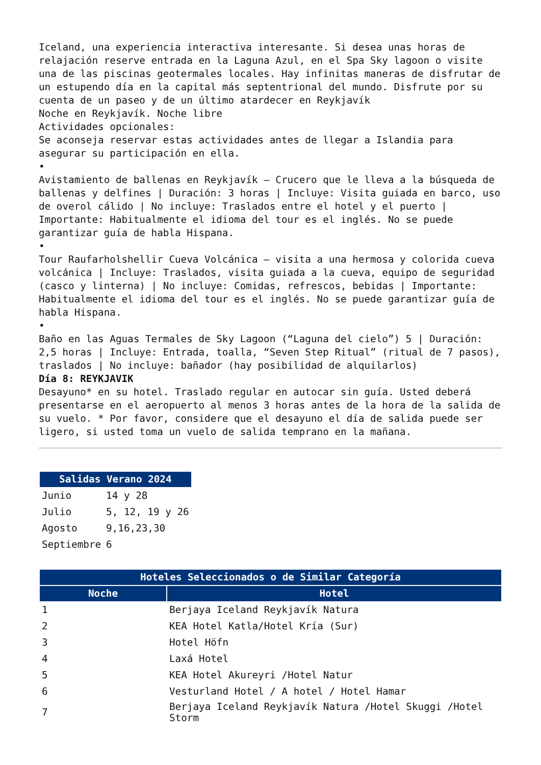Iceland, una experiencia interactiva interesante. Si desea unas horas de relajación reserve entrada en la Laguna Azul, en el Spa Sky lagoon o visite una de las piscinas geotermales locales. Hay infinitas maneras de disfrutar de un estupendo día en la capital más septentrional del mundo. Disfrute por su cuenta de un paseo y de un último atardecer en Reykjavík
Noche en Reykjavík. Noche libre
Actividades opcionales:
Se aconseja reservar estas actividades antes de llegar a Islandia para asegurar su participación en ella.
•
Avistamiento de ballenas en Reykjavík – Crucero que le lleva a la búsqueda de ballenas y delfines | Duración: 3 horas | Incluye: Visita guiada en barco, uso de overol cálido | No incluye: Traslados entre el hotel y el puerto | Importante: Habitualmente el idioma del tour es el inglés. No se puede garantizar guía de habla Hispana.
•
Tour Raufarholshellir Cueva Volcánica – visita a una hermosa y colorida cueva volcánica | Incluye: Traslados, visita guiada a la cueva, equipo de seguridad (casco y linterna) | No incluye: Comidas, refrescos, bebidas | Importante: Habitualmente el idioma del tour es el inglés. No se puede garantizar guía de habla Hispana.
•
Baño en las Aguas Termales de Sky Lagoon (“Laguna del cielo”) 5 | Duración: 2,5 horas | Incluye: Entrada, toalla, “Seven Step Ritual” (ritual de 7 pasos), traslados | No incluye: bañador (hay posibilidad de alquilarlos)
Día 8: REYKJAVIK
Desayuno* en su hotel. Traslado regular en autocar sin guía. Usted deberá presentarse en el aeropuerto al menos 3 horas antes de la hora de la salida de su vuelo. * Por favor, considere que el desayuno el día de salida puede ser ligero, si usted toma un vuelo de salida temprano en la mañana.
| Salidas Verano 2024 | |
| --- | --- |
| Junio | 14 y 28 |
| Julio | 5, 12, 19 y 26 |
| Agosto | 9,16,23,30 |
| Septiembre | 6 |
| Hoteles Seleccionados o de Similar Categoría | |
| --- | --- |
| Noche | Hotel |
| 1 | Berjaya Iceland Reykjavík Natura |
| 2 | KEA Hotel Katla/Hotel Kría (Sur) |
| 3 | Hotel Höfn |
| 4 | Laxá Hotel |
| 5 | KEA Hotel Akureyri /Hotel Natur |
| 6 | Vesturland Hotel / A hotel / Hotel Hamar |
| 7 | Berjaya Iceland Reykjavík Natura /Hotel Skuggi /Hotel Storm |